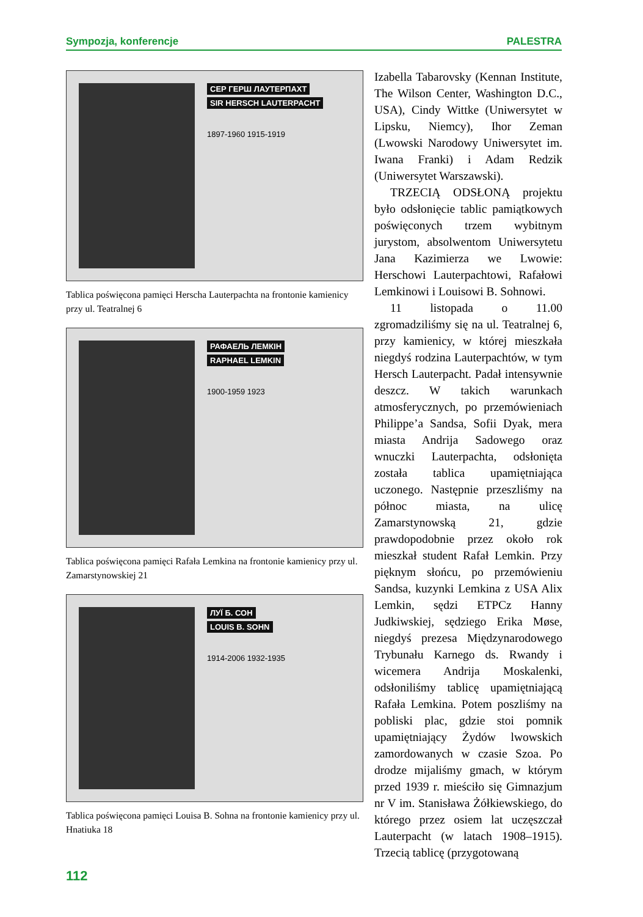Sympozja, konferencje PALESTRA
СЕР ГЕРШ ЛАУТЕРПАХТ
SIR HERSCH LAUTERPACHT
1897-1960 1915-1919
Tablica poświęcona pamięci Herscha Lauterpachta na frontonie kamienicy przy ul. Teatralnej 6
РАФАЕЛЬ ЛЕМКІН
RAPHAEL LEMKIN
1900-1959 1923
Tablica poświęcona pamięci Rafała Lemkina na frontonie kamienicy przy ul. Zamarstynowskiej 21
ЛУЇ Б. СОН
LOUIS B. SOHN
1914-2006 1932-1935
Tablica poświęcona pamięci Louisa B. Sohna na frontonie kamienicy przy ul. Hnatiuka 18
Izabella Tabarovsky (Kennan Institute, The Wilson Center, Washington D.C., USA), Cindy Wittke (Uniwersytet w Lipsku, Niemcy), Ihor Zeman (Lwowski Narodowy Uniwersytet im. Iwana Franki) i Adam Redzik (Uniwersytet Warszawski).
TRZECIĄ ODSŁONĄ projektu było odsłonięcie tablic pamiątkowych poświęconych trzem wybitnym jurystom, absolwentom Uniwersytetu Jana Kazimierza we Lwowie: Herschowi Lauterpachtowi, Rafałowi Lemkinowi i Louisowi B. Sohnowi.
11 listopada o 11.00 zgromadziliśmy się na ul. Teatralnej 6, przy kamienicy, w której mieszkała niegdyś rodzina Lauterpachtów, w tym Hersch Lauterpacht. Padał intensywnie deszcz. W takich warunkach atmosferycznych, po przemówieniach Philippe’a Sandsa, Sofii Dyak, mera miasta Andrija Sadowego oraz wnuczki Lauterpachta, odsłonięta została tablica upamiętniająca uczonego. Następnie przeszliśmy na północ miasta, na ulicę Zamarstynowską 21, gdzie prawdopodobnie przez około rok mieszkał student Rafał Lemkin. Przy pięknym słońcu, po przemówieniu Sandsa, kuzynki Lemkina z USA Alix Lemkin, sędzi ETPCz Hanny Judkiwskiej, sędziego Erika Møse, niegdyś prezesa Międzynarodowego Trybunału Karnego ds. Rwandy i wicemera Andrija Moskalenki, odsłoniliśmy tablicę upamiętniającą Rafała Lemkina. Potem poszliśmy na pobliski plac, gdzie stoi pomnik upamiętniający Żydów lwowskich zamordowanych w czasie Szoa. Po drodze mijaliśmy gmach, w którym przed 1939 r. mieściło się Gimnazjum nr V im. Stanisława Żółkiewskiego, do którego przez osiem lat uczęszczał Lauterpacht (w latach 1908–1915). Trzecią tablicę (przygotowaną
112